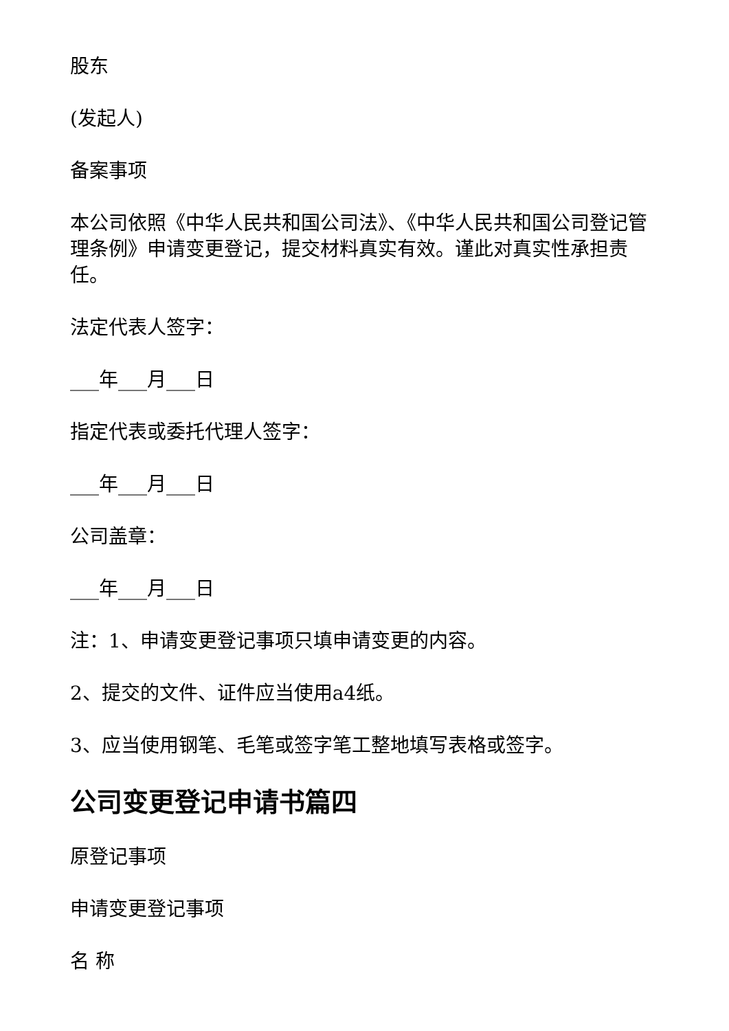股东
(发起人)
备案事项
本公司依照《中华人民共和国公司法》、《中华人民共和国公司登记管理条例》申请变更登记，提交材料真实有效。谨此对真实性承担责任。
法定代表人签字：
___年___月___日
指定代表或委托代理人签字：
___年___月___日
公司盖章：
___年___月___日
注：1、申请变更登记事项只填申请变更的内容。
2、提交的文件、证件应当使用a4纸。
3、应当使用钢笔、毛笔或签字笔工整地填写表格或签字。
公司变更登记申请书篇四
原登记事项
申请变更登记事项
名 称